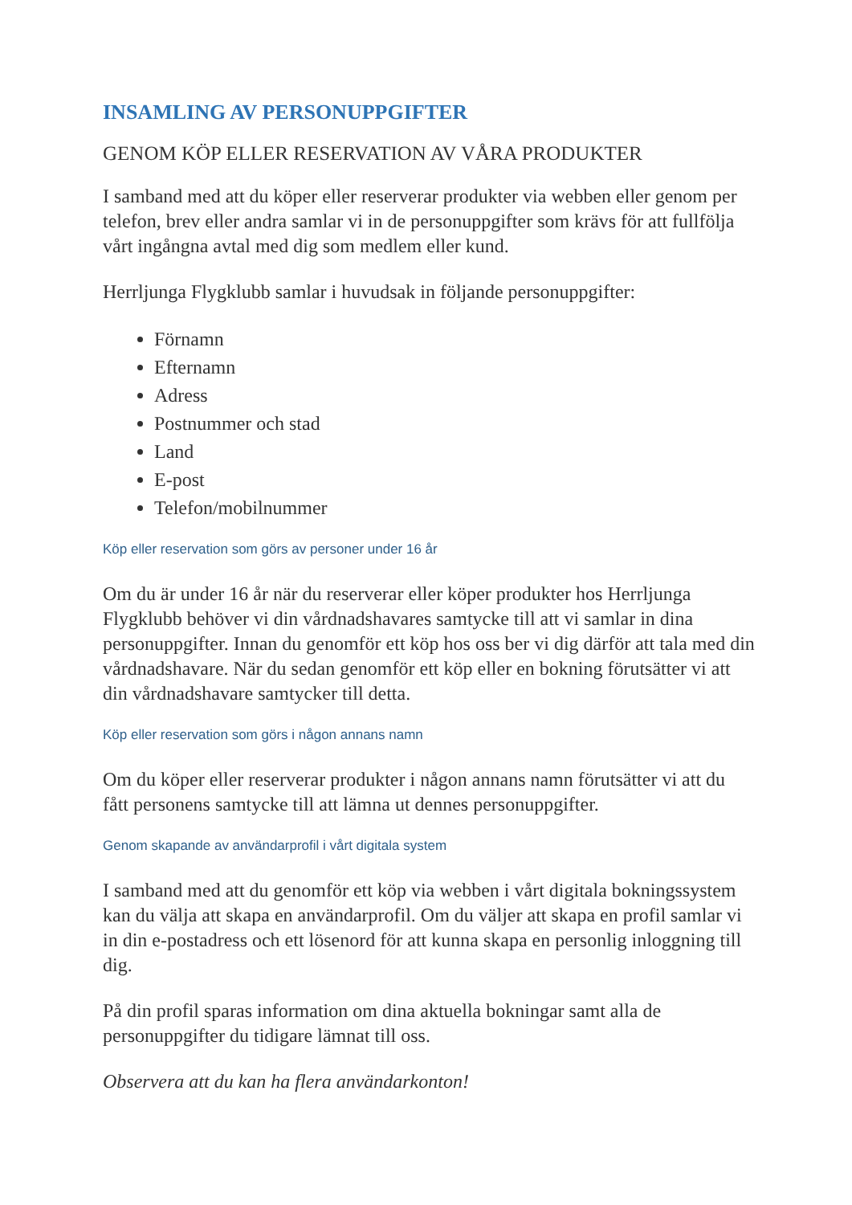INSAMLING AV PERSONUPPGIFTER
GENOM KÖP ELLER RESERVATION AV VÅRA PRODUKTER
I samband med att du köper eller reserverar produkter via webben eller genom per telefon, brev eller andra samlar vi in de personuppgifter som krävs för att fullfölja vårt ingångna avtal med dig som medlem eller kund.
Herrljunga Flygklubb samlar i huvudsak in följande personuppgifter:
Förnamn
Efternamn
Adress
Postnummer och stad
Land
E-post
Telefon/mobilnummer
Köp eller reservation som görs av personer under 16 år
Om du är under 16 år när du reserverar eller köper produkter hos Herrljunga Flygklubb behöver vi din vårdnadshavares samtycke till att vi samlar in dina personuppgifter. Innan du genomför ett köp hos oss ber vi dig därför att tala med din vårdnadshavare. När du sedan genomför ett köp eller en bokning förutsätter vi att din vårdnadshavare samtycker till detta.
Köp eller reservation som görs i någon annans namn
Om du köper eller reserverar produkter i någon annans namn förutsätter vi att du fått personens samtycke till att lämna ut dennes personuppgifter.
Genom skapande av användarprofil i vårt digitala system
I samband med att du genomför ett köp via webben i vårt digitala bokningssystem kan du välja att skapa en användarprofil. Om du väljer att skapa en profil samlar vi in din e-postadress och ett lösenord för att kunna skapa en personlig inloggning till dig.
På din profil sparas information om dina aktuella bokningar samt alla de personuppgifter du tidigare lämnat till oss.
Observera att du kan ha flera användarkonton!